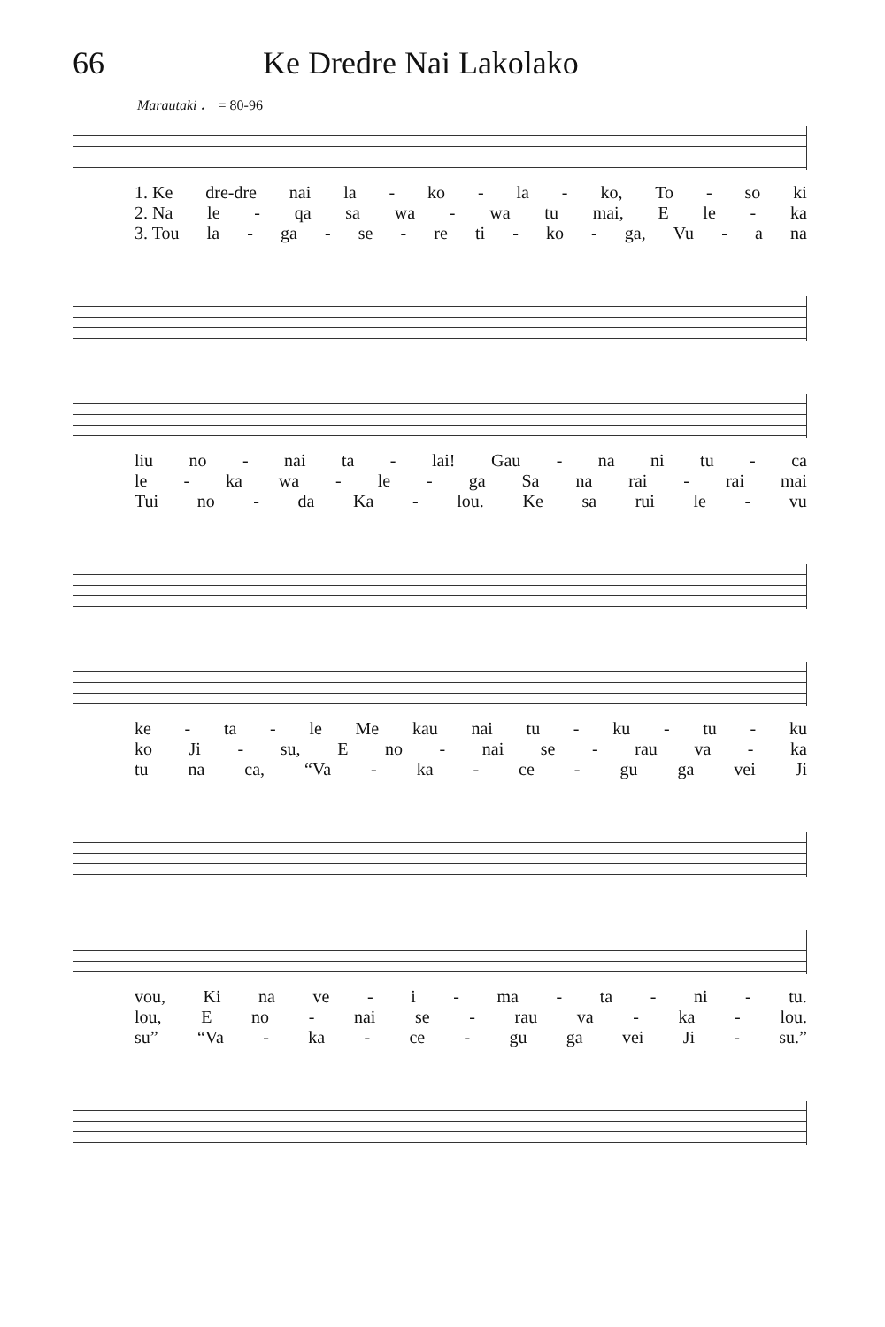66 Ke Dredre Nai Lakolako
Marautaki ♩ = 80-96
1. Ke dre-dre nai la - ko - la - ko, To - so ki
2. Na le - qa sa wa - wa tu mai, E le - ka
3. Tou la - ga - se - re ti - ko - ga, Vu - a na
liu no - nai ta - lai! Gau - na ni tu - ca
le - ka wa - le - ga Sa na rai - rai mai
Tui no - da Ka - lou. Ke sa rui le - vu
ke - ta - le Me kau nai tu - ku - tu - ku
ko Ji - su, E no - nai se - rau va - ka
tu na ca, “Va - ka - ce - gu ga vei Ji
vou, Ki na ve - i - ma - ta - ni - tu.
lou, E no - nai se - rau va - ka - lou.
su” “Va - ka - ce - gu ga vei Ji - su.”